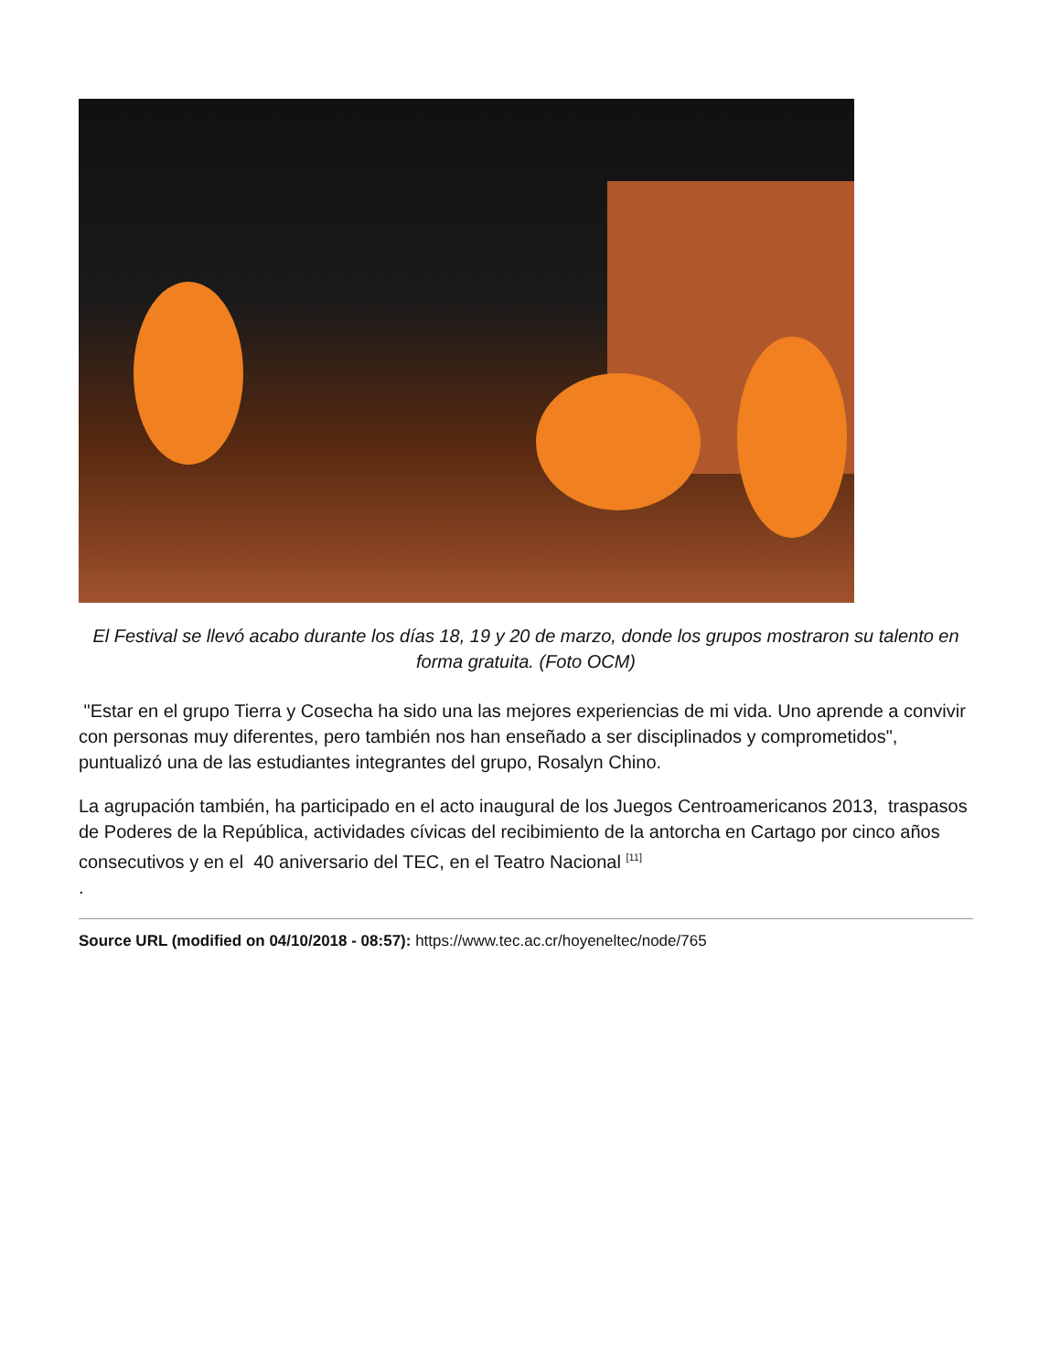El Festival se llevó acabo durante los días 18, 19 y 20 de marzo, donde los grupos mostraron su talento en forma gratuita. (Foto OCM)
"Estar en el grupo Tierra y Cosecha ha sido una las mejores experiencias de mi vida. Uno aprende a convivir con personas muy diferentes, pero también nos han enseñado a ser disciplinados y comprometidos", puntualizó una de las estudiantes integrantes del grupo, Rosalyn Chino.
La agrupación también, ha participado en el acto inaugural de los Juegos Centroamericanos 2013, traspasos de Poderes de la República, actividades cívicas del recibimiento de la antorcha en Cartago por cinco años consecutivos y en el 40 aniversario del TEC, en el Teatro Nacional <sup>[11]</sup>
.
Source URL (modified on 04/10/2018 - 08:57): https://www.tec.ac.cr/hoyeneltec/node/765